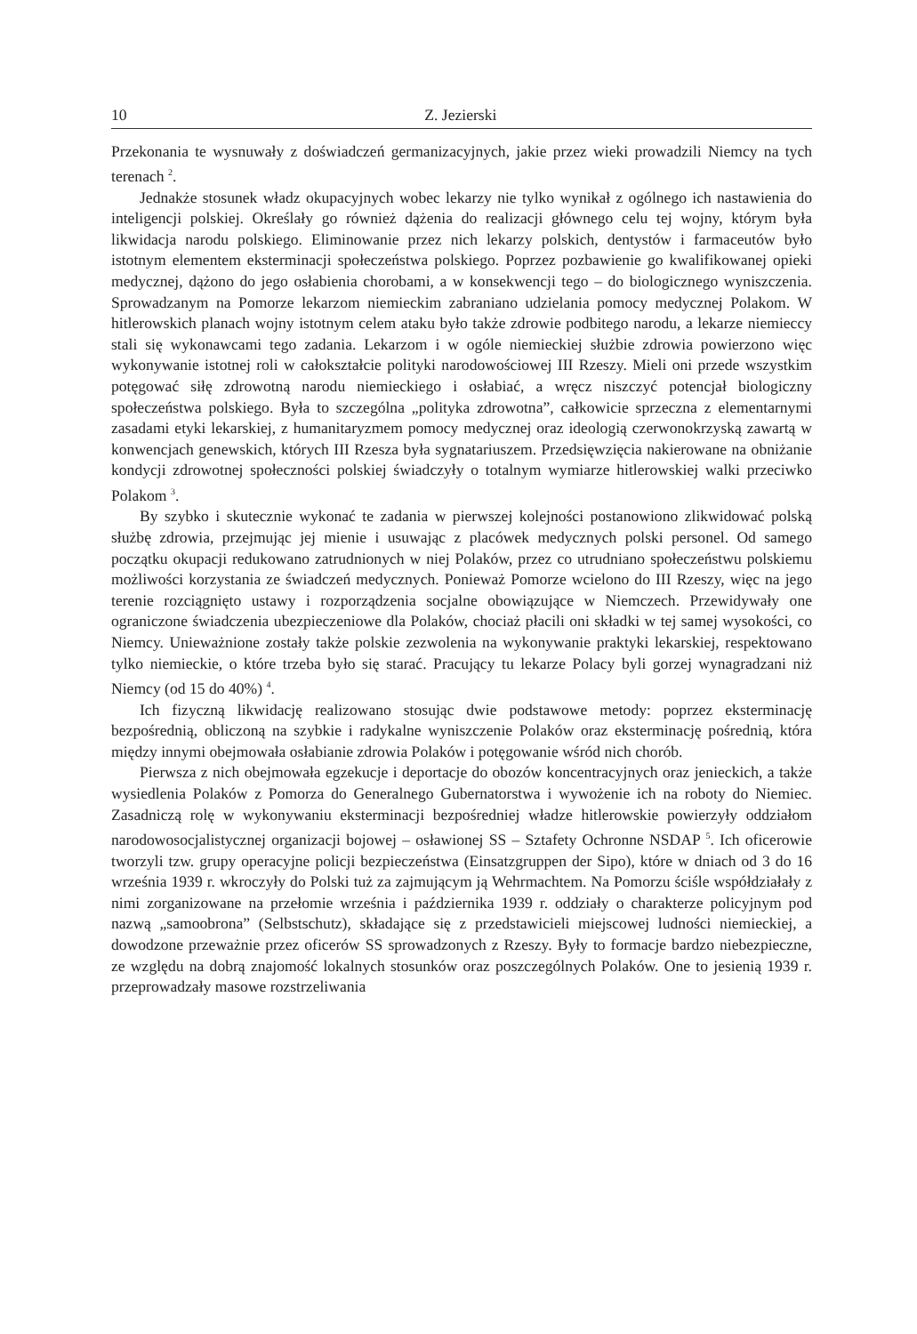10 Z. Jezierski
Przekonania te wysnuwały z doświadczeń germanizacyjnych, jakie przez wieki prowadzili Niemcy na tych terenach <sup>2</sup>.
Jednakże stosunek władz okupacyjnych wobec lekarzy nie tylko wynikał z ogólnego ich nastawienia do inteligencji polskiej. Określały go również dążenia do realizacji głównego celu tej wojny, którym była likwidacja narodu polskiego. Eliminowanie przez nich lekarzy polskich, dentystów i farmaceutów było istotnym elementem eksterminacji społeczeństwa polskiego. Poprzez pozbawienie go kwalifikowanej opieki medycznej, dążono do jego osłabienia chorobami, a w konsekwencji tego – do biologicznego wyniszczenia. Sprowadzanym na Pomorze lekarzom niemieckim zabraniano udzielania pomocy medycznej Polakom. W hitlerowskich planach wojny istotnym celem ataku było także zdrowie podbitego narodu, a lekarze niemieccy stali się wykonawcami tego zadania. Lekarzom i w ogóle niemieckiej służbie zdrowia powierzono więc wykonywanie istotnej roli w całokształcie polityki narodowościowej III Rzeszy. Mieli oni przede wszystkim potęgować siłę zdrowotną narodu niemieckiego i osłabiać, a wręcz niszczyć potencjał biologiczny społeczeństwa polskiego. Była to szczególna „polityka zdrowotna”, całkowicie sprzeczna z elementarnymi zasadami etyki lekarskiej, z humanitaryzmem pomocy medycznej oraz ideologią czerwonokrzyską zawartą w konwencjach genewskich, których III Rzesza była sygnatariuszem. Przedsięwzięcia nakierowane na obniżanie kondycji zdrowotnej społeczności polskiej świadczyły o totalnym wymiarze hitlerowskiej walki przeciwko Polakom <sup>3</sup>.
By szybko i skutecznie wykonać te zadania w pierwszej kolejności postanowiono zlikwidować polską służbę zdrowia, przejmując jej mienie i usuwając z placówek medycznych polski personel. Od samego początku okupacji redukowano zatrudnionych w niej Polaków, przez co utrudniano społeczeństwu polskiemu możliwości korzystania ze świadczeń medycznych. Ponieważ Pomorze wcielono do III Rzeszy, więc na jego terenie rozciągnięto ustawy i rozporządzenia socjalne obowiązujące w Niemczech. Przewidywały one ograniczone świadczenia ubezpieczeniowe dla Polaków, chociaż płacili oni składki w tej samej wysokości, co Niemcy. Unieważnione zostały także polskie zezwolenia na wykonywanie praktyki lekarskiej, respektowano tylko niemieckie, o które trzeba było się starać. Pracujący tu lekarze Polacy byli gorzej wynagradzani niż Niemcy (od 15 do 40%) <sup>4</sup>.
Ich fizyczną likwidację realizowano stosując dwie podstawowe metody: poprzez eksterminację bezpośrednią, obliczoną na szybkie i radykalne wyniszczenie Polaków oraz eksterminację pośrednią, która między innymi obejmowała osłabianie zdrowia Polaków i potęgowanie wśród nich chorób.
Pierwsza z nich obejmowała egzekucje i deportacje do obozów koncentracyjnych oraz jenieckich, a także wysiedlenia Polaków z Pomorza do Generalnego Gubernatorstwa i wywożenie ich na roboty do Niemiec. Zasadniczą rolę w wykonywaniu eksterminacji bezpośredniej władze hitlerowskie powierzyły oddziałom narodowosocjalistycznej organizacji bojowej – osławionej SS – Sztafety Ochronne NSDAP <sup>5</sup>. Ich oficerowie tworzyli tzw. grupy operacyjne policji bezpieczeństwa (Einsatzgruppen der Sipo), które w dniach od 3 do 16 września 1939 r. wkroczyły do Polski tuż za zajmującym ją Wehrmachtem. Na Pomorzu ściśle współdziałały z nimi zorganizowane na przełomie września i października 1939 r. oddziały o charakterze policyjnym pod nazwą „samoobrona” (Selbstschutz), składające się z przedstawicieli miejscowej ludności niemieckiej, a dowodzone przeważnie przez oficerów SS sprowadzonych z Rzeszy. Były to formacje bardzo niebezpieczne, ze względu na dobrą znajomość lokalnych stosunków oraz poszczególnych Polaków. One to jesienią 1939 r. przeprowadzały masowe rozstrzeliwania